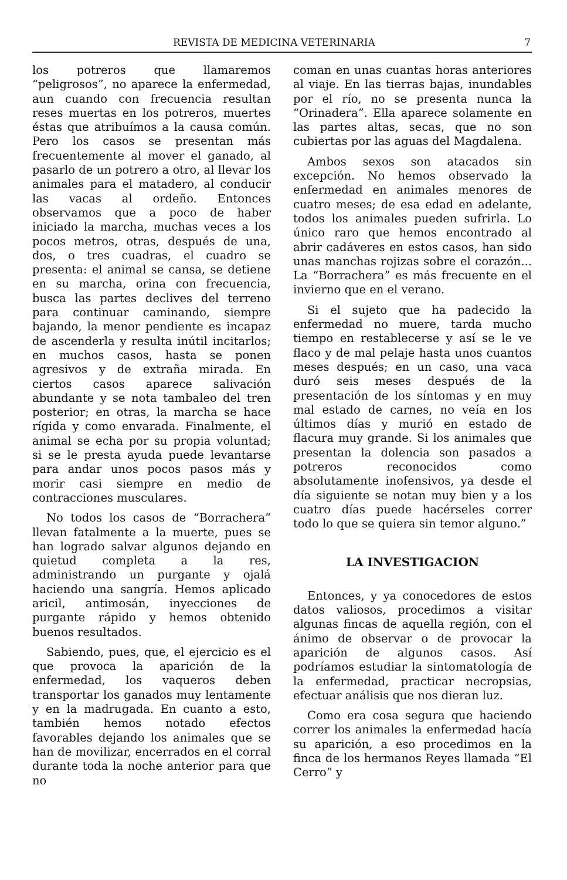REVISTA DE MEDICINA VETERINARIA 7
los potreros que llamaremos “peligrosos”, no aparece la enfermedad, aun cuando con frecuencia resultan reses muertas en los potreros, muertes éstas que atribuímos a la causa común. Pero los casos se presentan más frecuentemente al mover el ganado, al pasarlo de un potrero a otro, al llevar los animales para el matadero, al conducir las vacas al ordeño. Entonces observamos que a poco de haber iniciado la marcha, muchas veces a los pocos metros, otras, después de una, dos, o tres cuadras, el cuadro se presenta: el animal se cansa, se detiene en su marcha, orina con frecuencia, busca las partes declives del terreno para continuar caminando, siempre bajando, la menor pendiente es incapaz de ascenderla y resulta inútil incitarlos; en muchos casos, hasta se ponen agresivos y de extraña mirada. En ciertos casos aparece salivación abundante y se nota tambaleo del tren posterior; en otras, la marcha se hace rígida y como envarada. Finalmente, el animal se echa por su propia voluntad; si se le presta ayuda puede levantarse para andar unos pocos pasos más y morir casi siempre en medio de contracciones musculares.
No todos los casos de “Borrachera” llevan fatalmente a la muerte, pues se han logrado salvar algunos dejando en quietud completa a la res, administrando un purgante y ojalá haciendo una sangría. Hemos aplicado aricil, antimosán, inyecciones de purgante rápido y hemos obtenido buenos resultados.
Sabiendo, pues, que, el ejercicio es el que provoca la aparición de la enfermedad, los vaqueros deben transportar los ganados muy lentamente y en la madrugada. En cuanto a esto, también hemos notado efectos favorables dejando los animales que se han de movilizar, encerrados en el corral durante toda la noche anterior para que no
coman en unas cuantas horas anteriores al viaje. En las tierras bajas, inundables por el río, no se presenta nunca la “Orinadera”. Ella aparece solamente en las partes altas, secas, que no son cubiertas por las aguas del Magdalena.
Ambos sexos son atacados sin excepción. No hemos observado la enfermedad en animales menores de cuatro meses; de esa edad en adelante, todos los animales pueden sufrirla. Lo único raro que hemos encontrado al abrir cadáveres en estos casos, han sido unas manchas rojizas sobre el corazón... La “Borrachera” es más frecuente en el invierno que en el verano.
Si el sujeto que ha padecido la enfermedad no muere, tarda mucho tiempo en restablecerse y así se le ve flaco y de mal pelaje hasta unos cuantos meses después; en un caso, una vaca duró seis meses después de la presentación de los síntomas y en muy mal estado de carnes, no veía en los últimos días y murió en estado de flacura muy grande. Si los animales que presentan la dolencia son pasados a potreros reconocidos como absolutamente inofensivos, ya desde el día siguiente se notan muy bien y a los cuatro días puede hacérseles correr todo lo que se quiera sin temor alguno.”
LA INVESTIGACION
Entonces, y ya conocedores de estos datos valiosos, procedimos a visitar algunas fincas de aquella región, con el ánimo de observar o de provocar la aparición de algunos casos. Así podríamos estudiar la sintomatología de la enfermedad, practicar necropsias, efectuar análisis que nos dieran luz.
Como era cosa segura que haciendo correr los animales la enfermedad hacía su aparición, a eso procedimos en la finca de los hermanos Reyes llamada “El Cerro” y